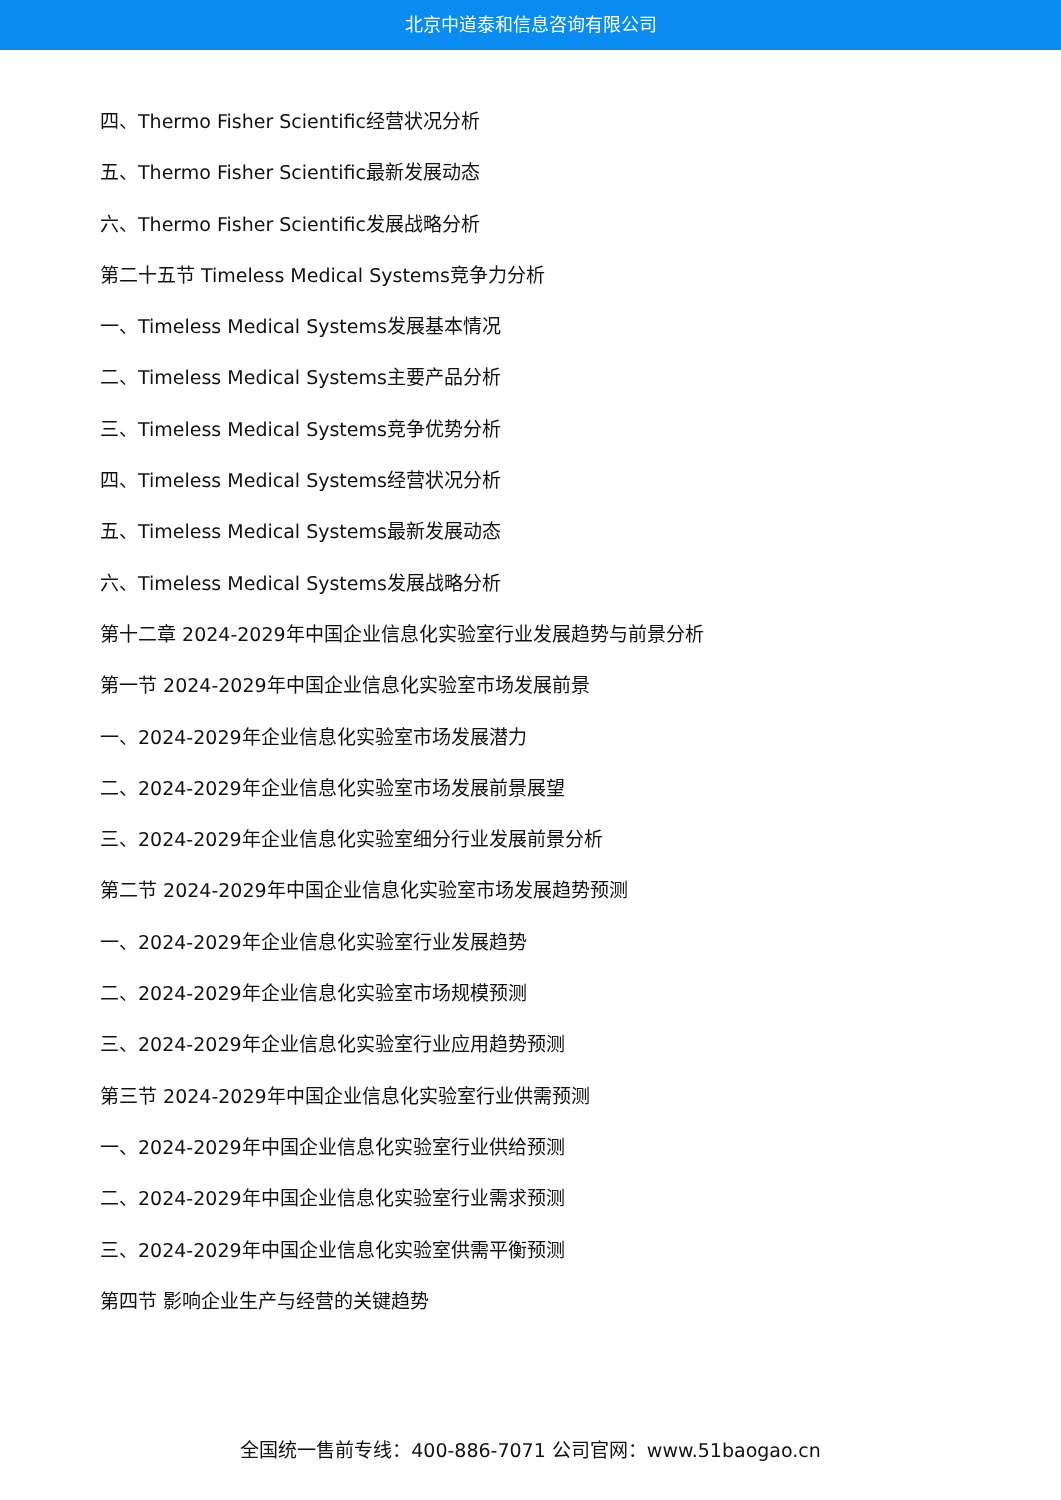北京中道泰和信息咨询有限公司
四、Thermo Fisher Scientific经营状况分析
五、Thermo Fisher Scientific最新发展动态
六、Thermo Fisher Scientific发展战略分析
第二十五节 Timeless Medical Systems竞争力分析
一、Timeless Medical Systems发展基本情况
二、Timeless Medical Systems主要产品分析
三、Timeless Medical Systems竞争优势分析
四、Timeless Medical Systems经营状况分析
五、Timeless Medical Systems最新发展动态
六、Timeless Medical Systems发展战略分析
第十二章 2024-2029年中国企业信息化实验室行业发展趋势与前景分析
第一节 2024-2029年中国企业信息化实验室市场发展前景
一、2024-2029年企业信息化实验室市场发展潜力
二、2024-2029年企业信息化实验室市场发展前景展望
三、2024-2029年企业信息化实验室细分行业发展前景分析
第二节 2024-2029年中国企业信息化实验室市场发展趋势预测
一、2024-2029年企业信息化实验室行业发展趋势
二、2024-2029年企业信息化实验室市场规模预测
三、2024-2029年企业信息化实验室行业应用趋势预测
第三节 2024-2029年中国企业信息化实验室行业供需预测
一、2024-2029年中国企业信息化实验室行业供给预测
二、2024-2029年中国企业信息化实验室行业需求预测
三、2024-2029年中国企业信息化实验室供需平衡预测
第四节 影响企业生产与经营的关键趋势
全国统一售前专线：400-886-7071 公司官网：www.51baogao.cn